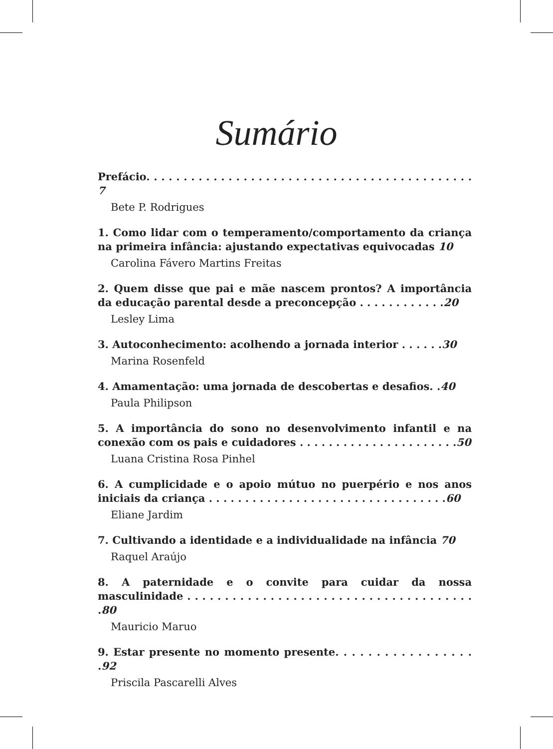Sumário
Prefácio. . . . . . . . . . . . . . . . . . . . . . . . . . . . . . . . . . . . . . . . . . . . 7
Bete P. Rodrigues
1. Como lidar com o temperamento/comportamento da criança na primeira infância: ajustando expectativas equivocadas 10
Carolina Fávero Martins Freitas
2. Quem disse que pai e mãe nascem prontos? A importância da educação parental desde a preconcepção . . . . . . . . . . . .20
Lesley Lima
3. Autoconhecimento: acolhendo a jornada interior . . . . . .30
Marina Rosenfeld
4. Amamentação: uma jornada de descobertas e desafios. .40
Paula Philipson
5. A importância do sono no desenvolvimento infantil e na conexão com os pais e cuidadores . . . . . . . . . . . . . . . . . . . . . .50
Luana Cristina Rosa Pinhel
6. A cumplicidade e o apoio mútuo no puerpério e nos anos iniciais da criança . . . . . . . . . . . . . . . . . . . . . . . . . . . . . . . . .60
Eliane Jardim
7. Cultivando a identidade e a individualidade na infância 70
Raquel Araújo
8. A paternidade e o convite para cuidar da nossa masculinidade . . . . . . . . . . . . . . . . . . . . . . . . . . . . . . . . . . . . . . .80
Mauricio Maruo
9. Estar presente no momento presente. . . . . . . . . . . . . . . . . .92
Priscila Pascarelli Alves